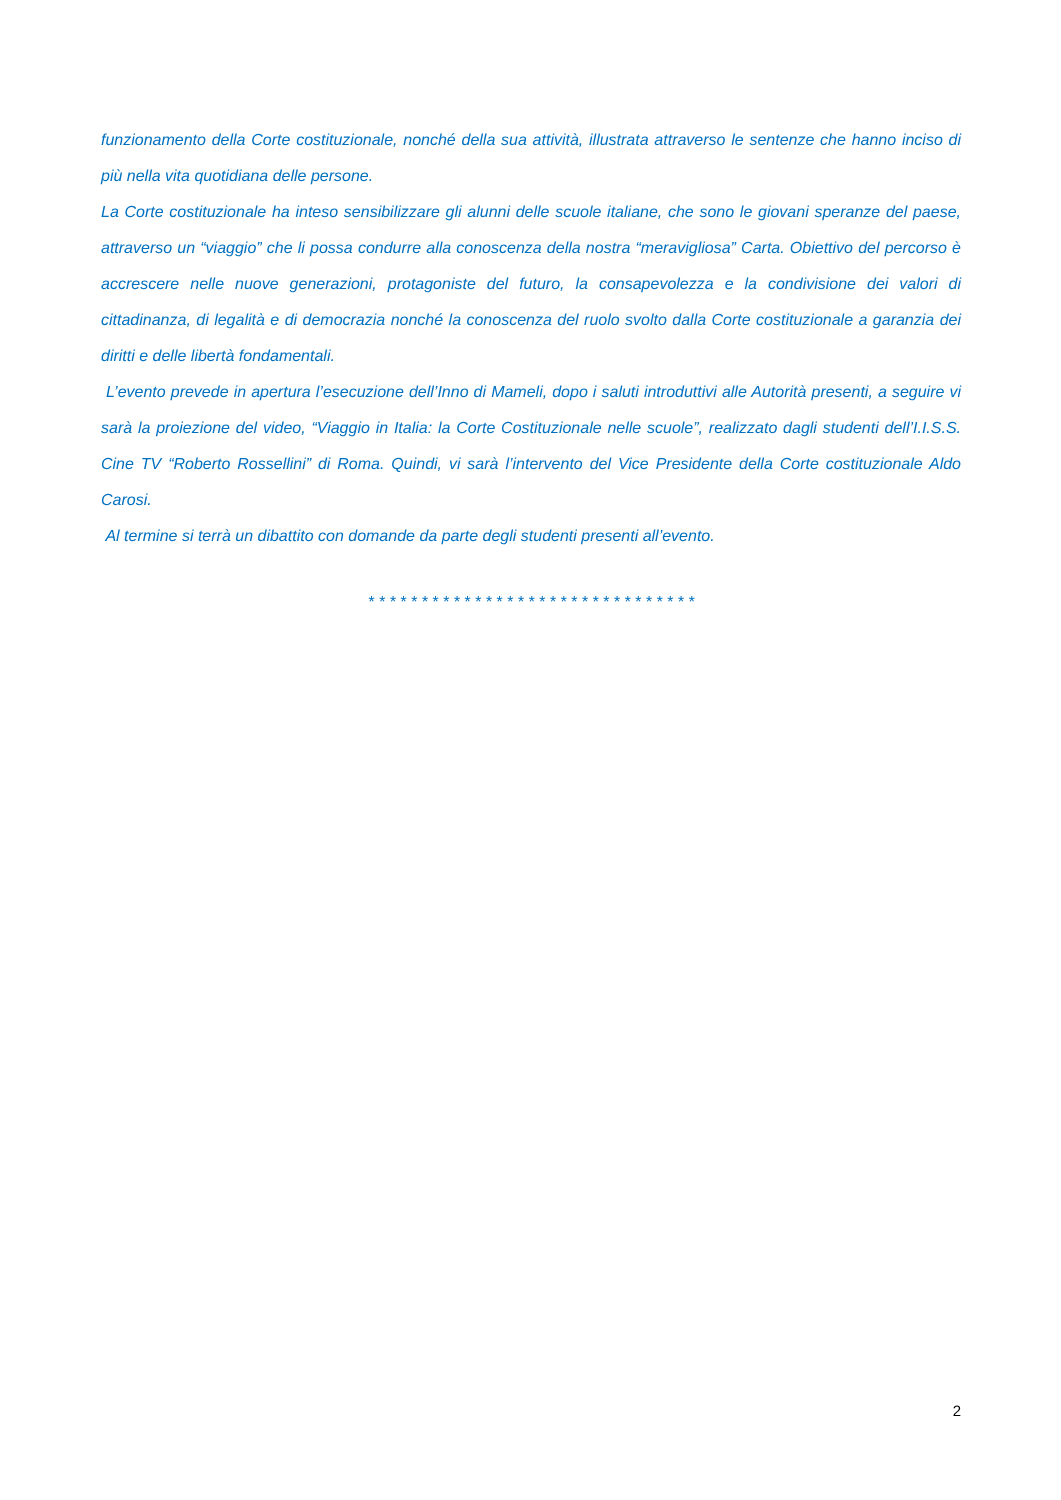funzionamento della Corte costituzionale, nonché della sua attività, illustrata attraverso le sentenze che hanno inciso di più nella vita quotidiana delle persone.
La Corte costituzionale ha inteso sensibilizzare gli alunni delle scuole italiane, che sono le giovani speranze del paese, attraverso un “viaggio” che li possa condurre alla conoscenza della nostra “meravigliosa” Carta. Obiettivo del percorso è accrescere nelle nuove generazioni, protagoniste del futuro, la consapevolezza e la condivisione dei valori di cittadinanza, di legalità e di democrazia nonché la conoscenza del ruolo svolto dalla Corte costituzionale a garanzia dei diritti e delle libertà fondamentali.
L’evento prevede in apertura l’esecuzione dell’Inno di Mameli, dopo i saluti introduttivi alle Autorità presenti, a seguire vi sarà la proiezione del video, “Viaggio in Italia: la Corte Costituzionale nelle scuole”, realizzato dagli studenti dell’I.I.S.S. Cine TV “Roberto Rossellini” di Roma. Quindi, vi sarà l’intervento del Vice Presidente della Corte costituzionale Aldo Carosi.
Al termine si terrà un dibattito con domande da parte degli studenti presenti all’evento.
* * * * * * * * * * * * * * * * * * * * * * * * * * * * * * *
2